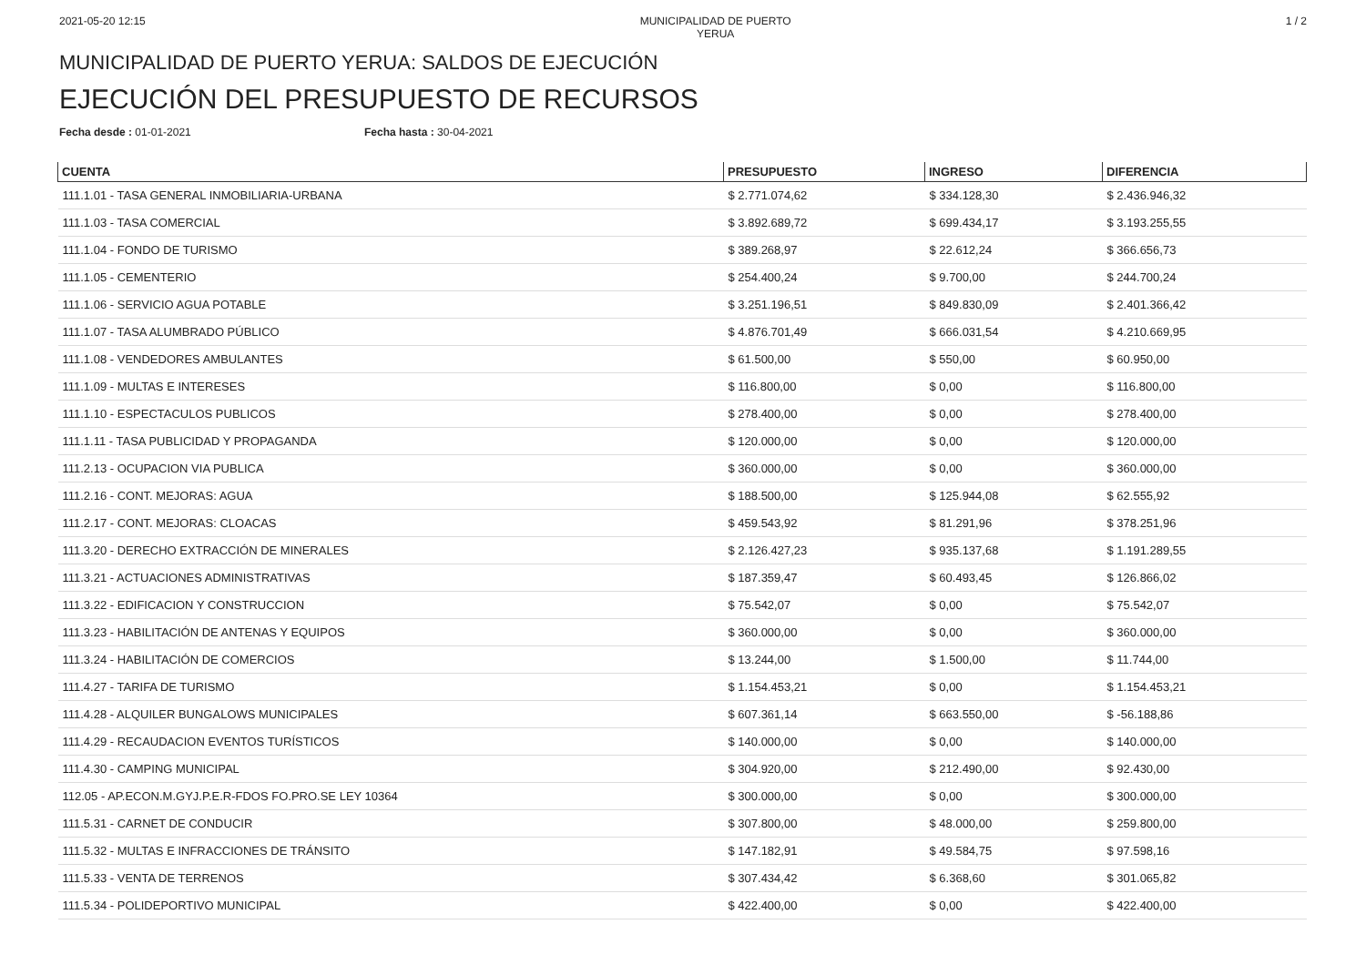2021-05-20 12:15 MUNICIPALIDAD DE PUERTO YERUA
1 / 2
MUNICIPALIDAD DE PUERTO YERUA: SALDOS DE EJECUCIÓN
EJECUCIÓN DEL PRESUPUESTO DE RECURSOS
Fecha desde : 01-01-2021 Fecha hasta : 30-04-2021
| CUENTA | PRESUPUESTO | INGRESO | DIFERENCIA |
| --- | --- | --- | --- |
| 111.1.01 - TASA GENERAL INMOBILIARIA-URBANA | $ 2.771.074,62 | $ 334.128,30 | $ 2.436.946,32 |
| 111.1.03 - TASA COMERCIAL | $ 3.892.689,72 | $ 699.434,17 | $ 3.193.255,55 |
| 111.1.04 - FONDO DE TURISMO | $ 389.268,97 | $ 22.612,24 | $ 366.656,73 |
| 111.1.05 - CEMENTERIO | $ 254.400,24 | $ 9.700,00 | $ 244.700,24 |
| 111.1.06 - SERVICIO AGUA POTABLE | $ 3.251.196,51 | $ 849.830,09 | $ 2.401.366,42 |
| 111.1.07 - TASA ALUMBRADO PÚBLICO | $ 4.876.701,49 | $ 666.031,54 | $ 4.210.669,95 |
| 111.1.08 - VENDEDORES AMBULANTES | $ 61.500,00 | $ 550,00 | $ 60.950,00 |
| 111.1.09 - MULTAS E INTERESES | $ 116.800,00 | $ 0,00 | $ 116.800,00 |
| 111.1.10 - ESPECTACULOS PUBLICOS | $ 278.400,00 | $ 0,00 | $ 278.400,00 |
| 111.1.11 - TASA PUBLICIDAD Y PROPAGANDA | $ 120.000,00 | $ 0,00 | $ 120.000,00 |
| 111.2.13 - OCUPACION VIA PUBLICA | $ 360.000,00 | $ 0,00 | $ 360.000,00 |
| 111.2.16 - CONT. MEJORAS: AGUA | $ 188.500,00 | $ 125.944,08 | $ 62.555,92 |
| 111.2.17 - CONT. MEJORAS: CLOACAS | $ 459.543,92 | $ 81.291,96 | $ 378.251,96 |
| 111.3.20 - DERECHO EXTRACCIÓN DE MINERALES | $ 2.126.427,23 | $ 935.137,68 | $ 1.191.289,55 |
| 111.3.21 - ACTUACIONES ADMINISTRATIVAS | $ 187.359,47 | $ 60.493,45 | $ 126.866,02 |
| 111.3.22 - EDIFICACION Y CONSTRUCCION | $ 75.542,07 | $ 0,00 | $ 75.542,07 |
| 111.3.23 - HABILITACIÓN DE ANTENAS Y EQUIPOS | $ 360.000,00 | $ 0,00 | $ 360.000,00 |
| 111.3.24 - HABILITACIÓN DE COMERCIOS | $ 13.244,00 | $ 1.500,00 | $ 11.744,00 |
| 111.4.27 - TARIFA DE TURISMO | $ 1.154.453,21 | $ 0,00 | $ 1.154.453,21 |
| 111.4.28 - ALQUILER BUNGALOWS MUNICIPALES | $ 607.361,14 | $ 663.550,00 | $ -56.188,86 |
| 111.4.29 - RECAUDACION EVENTOS TURÍSTICOS | $ 140.000,00 | $ 0,00 | $ 140.000,00 |
| 111.4.30 - CAMPING MUNICIPAL | $ 304.920,00 | $ 212.490,00 | $ 92.430,00 |
| 112.05 - AP.ECON.M.GYJ.P.E.R-FDOS FO.PRO.SE LEY 10364 | $ 300.000,00 | $ 0,00 | $ 300.000,00 |
| 111.5.31 - CARNET DE CONDUCIR | $ 307.800,00 | $ 48.000,00 | $ 259.800,00 |
| 111.5.32 - MULTAS E INFRACCIONES DE TRÁNSITO | $ 147.182,91 | $ 49.584,75 | $ 97.598,16 |
| 111.5.33 - VENTA DE TERRENOS | $ 307.434,42 | $ 6.368,60 | $ 301.065,82 |
| 111.5.34 - POLIDEPORTIVO MUNICIPAL | $ 422.400,00 | $ 0,00 | $ 422.400,00 |